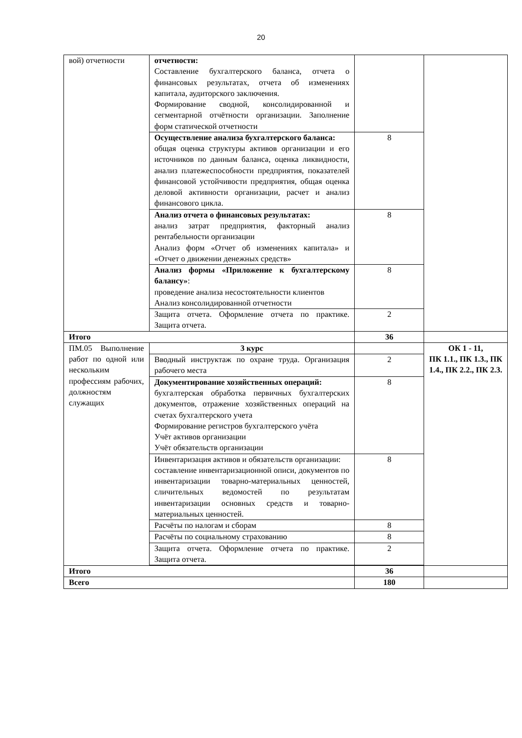20
| вой) отчетности | отчетности: Составление бухгалтерского баланса, отчета о финансовых результатах, отчета об изменениях капитала, аудиторского заключения. Формирование сводной, консолидированной и сегментарной отчётности организации. Заполнение форм статической отчетности | | |
| | Осуществление анализа бухгалтерского баланса: общая оценка структуры активов организации и его источников по данным баланса, оценка ликвидности, анализ платежеспособности предприятия, показателей финансовой устойчивости предприятия, общая оценка деловой активности организации, расчет и анализ финансового цикла. | 8 | |
| | Анализ отчета о финансовых результатах: анализ затрат предприятия, факторный анализ рентабельности организации Анализ форм «Отчет об изменениях капитала» и «Отчет о движении денежных средств» | 8 | |
| | Анализ формы «Приложение к бухгалтерскому балансу» : проведение анализа несостоятельности клиентов Анализ консолидированной отчетности | 8 | |
| | Защита отчета. Оформление отчета по практике. Защита отчета. | 2 | |
| Итого | | 36 | |
| ПМ.05 Выполнение работ по одной или нескольким профессиям рабочих, должностям служащих | 3 курс | | ОК 1 - 11, ПК 1.1., ПК 1.3., ПК 1.4., ПК 2.2., ПК 2.3. |
| | Вводный инструктаж по охране труда. Организация рабочего места | 2 | |
| | Документирование хозяйственных операций: бухгалтерская обработка первичных бухгалтерских документов, отражение хозяйственных операций на счетах бухгалтерского учета Формирование регистров бухгалтерского учёта Учёт активов организации Учёт обязательств организации | 8 | |
| | Инвентаризация активов и обязательств организации: составление инвентаризационной описи, документов по инвентаризации товарно-материальных ценностей, сличительных ведомостей по результатам инвентаризации основных средств и товарно-материальных ценностей. | 8 | |
| | Расчёты по налогам и сборам | 8 | |
| | Расчёты по социальному страхованию | 8 | |
| | Защита отчета. Оформление отчета по практике. Защита отчета. | 2 | |
| Итого | | 36 | |
| Всего | | 180 | |